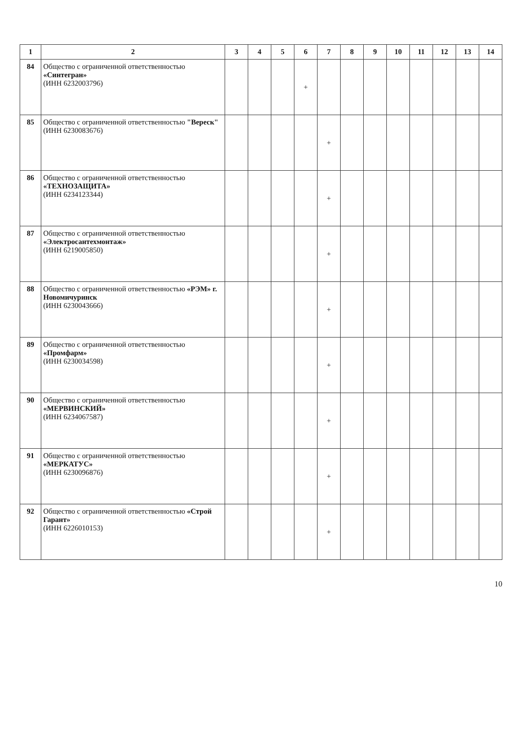| 1 | 2 | 3 | 4 | 5 | 6 | 7 | 8 | 9 | 10 | 11 | 12 | 13 | 14 |
| --- | --- | --- | --- | --- | --- | --- | --- | --- | --- | --- | --- | --- | --- |
| 84 | Общество с ограниченной ответственностью «Синтегран» (ИНН 6232003796) | | | | + | | | | | | | | |
| 85 | Общество с ограниченной ответственностью "Вереск" (ИНН 6230083676) | | | | | + | | | | | | | |
| 86 | Общество с ограниченной ответственностью «ТЕХНОЗАЩИТА» (ИНН 6234123344) | | | | | + | | | | | | | |
| 87 | Общество с ограниченной ответственностью «Электросантехмонтаж» (ИНН 6219005850) | | | | | + | | | | | | | |
| 88 | Общество с ограниченной ответственностью «РЭМ» г. Новомичуринск (ИНН 6230043666) | | | | | + | | | | | | | |
| 89 | Общество с ограниченной ответственностью «Промфарм» (ИНН 6230034598) | | | | | + | | | | | | | |
| 90 | Общество с ограниченной ответственностью «МЕРВИНСКИЙ» (ИНН 6234067587) | | | | | + | | | | | | | |
| 91 | Общество с ограниченной ответственностью «МЕРКАТУС» (ИНН 6230096876) | | | | | + | | | | | | | |
| 92 | Общество с ограниченной ответственностью «Строй Гарант» (ИНН 6226010153) | | | | | + | | | | | | | |
10